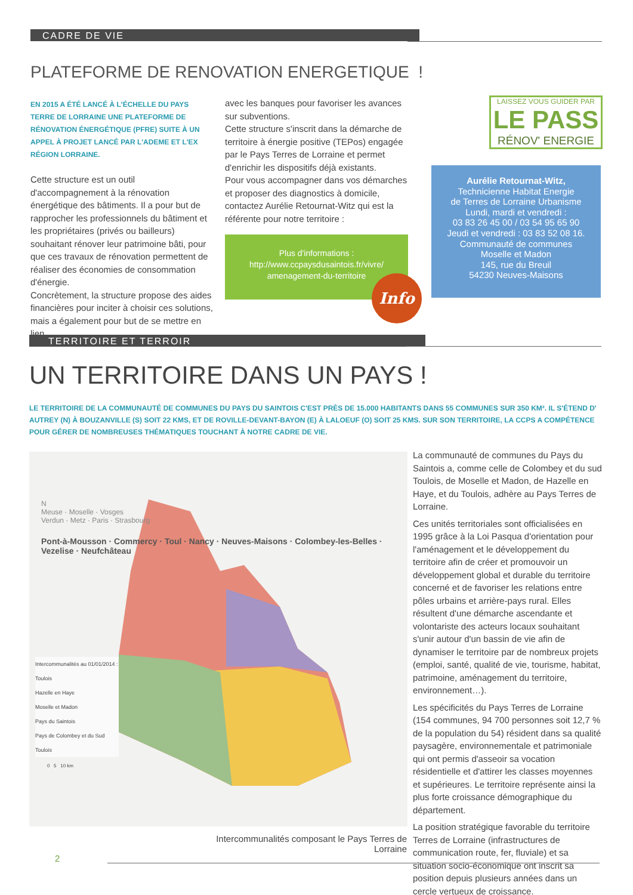CADRE DE VIE
PLATEFORME DE RENOVATION ENERGETIQUE !
EN 2015 A ÉTÉ LANCÉ À L'ÉCHELLE DU PAYS TERRE DE LORRAINE UNE PLATEFORME DE RÉNOVATION ÉNERGÉTIQUE (PFRE) SUITE À UN APPEL À PROJET LANCÉ PAR L'ADEME ET L'EX RÉGION LORRAINE.
Cette structure est un outil d'accompagnement à la rénovation énergétique des bâtiments. Il a pour but de rapprocher les professionnels du bâtiment et les propriétaires (privés ou bailleurs) souhaitant rénover leur patrimoine bâti, pour que ces travaux de rénovation permettent de réaliser des économies de consommation d'énergie.
Concrètement, la structure propose des aides financières pour inciter à choisir ces solutions, mais a également pour but de se mettre en lien
avec les banques pour favoriser les avances sur subventions.
Cette structure s'inscrit dans la démarche de territoire à énergie positive (TEPos) engagée par le Pays Terres de Lorraine et permet d'enrichir les dispositifs déjà existants.
Pour vous accompagner dans vos démarches et proposer des diagnostics à domicile, contactez Aurélie Retournat-Witz qui est la référente pour notre territoire :
Plus d'informations :
http://www.ccpaysdusaintois.fr/vivre/
amenagement-du-territoire
Info
LAISSEZ VOUS GUIDER PAR
LE PASS
RÉNOV' ENERGIE
Aurélie Retournat-Witz,
Technicienne Habitat Energie
de Terres de Lorraine Urbanisme
Lundi, mardi et vendredi :
03 83 26 45 00 / 03 54 95 65 90
Jeudi et vendredi : 03 83 52 08 16.
Communauté de communes
Moselle et Madon
145, rue du Breuil
54230 Neuves-Maisons
TERRITOIRE ET TERROIR
UN TERRITOIRE DANS UN PAYS !
LE TERRITOIRE DE LA COMMUNAUTÉ DE COMMUNES DU PAYS DU SAINTOIS C'EST PRÈS DE 15.000 HABITANTS DANS 55 COMMUNES SUR 350 KM². IL S'ÉTEND D' AUTREY (N) À BOUZANVILLE (S) SOIT 22 KMS, ET DE ROVILLE-DEVANT-BAYON (E) À LALOEUF (O) SOIT 25 KMS. SUR SON TERRITOIRE, LA CCPS A COMPÉTENCE POUR GÉRER DE NOMBREUSES THÉMATIQUES TOUCHANT À NOTRE CADRE DE VIE.
N
Meuse · Moselle · Vosges
Verdun · Metz · Paris · Strasbourg
Pont-à-Mousson · Commercy · Toul · Nancy · Neuves-Maisons · Colombey-les-Belles · Vezelise · Neufchâteau
Intercommunalités au 01/01/2014 :
Toulois
Hazelle en Haye
Moselle et Madon
Pays du Saintois
Pays de Colombey et du Sud Toulois
0 5 10 km
Intercommunalités composant le Pays Terres de Lorraine
La communauté de communes du Pays du Saintois a, comme celle de Colombey et du sud Toulois, de Moselle et Madon, de Hazelle en Haye, et du Toulois, adhère au Pays Terres de Lorraine.
Ces unités territoriales sont officialisées en 1995 grâce à la Loi Pasqua d'orientation pour l'aménagement et le développement du territoire afin de créer et promouvoir un développement global et durable du territoire concerné et de favoriser les relations entre pôles urbains et arrière-pays rural. Elles résultent d'une démarche ascendante et volontariste des acteurs locaux souhaitant s'unir autour d'un bassin de vie afin de dynamiser le territoire par de nombreux projets (emploi, santé, qualité de vie, tourisme, habitat, patrimoine, aménagement du territoire, environnement…).
Les spécificités du Pays Terres de Lorraine (154 communes, 94 700 personnes soit 12,7 % de la population du 54) résident dans sa qualité paysagère, environnementale et patrimoniale qui ont permis d'asseoir sa vocation résidentielle et d'attirer les classes moyennes et supérieures. Le territoire représente ainsi la plus forte croissance démographique du département.
La position stratégique favorable du territoire Terres de Lorraine (infrastructures de communication route, fer, fluviale) et sa situation socio-économique ont inscrit sa position depuis plusieurs années dans un cercle vertueux de croissance.
2